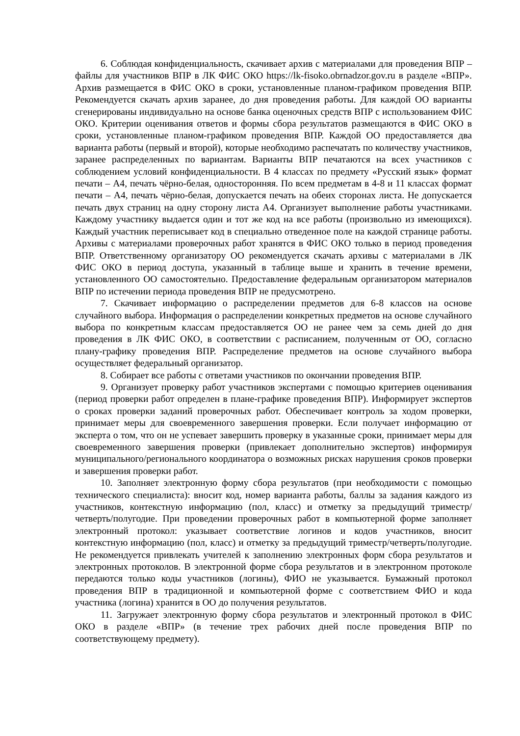6. Соблюдая конфиденциальность, скачивает архив с материалами для проведения ВПР – файлы для участников ВПР в ЛК ФИС ОКО https://lk-fisoko.obrnadzor.gov.ru в разделе «ВПР». Архив размещается в ФИС ОКО в сроки, установленные планом-графиком проведения ВПР. Рекомендуется скачать архив заранее, до дня проведения работы. Для каждой ОО варианты сгенерированы индивидуально на основе банка оценочных средств ВПР с использованием ФИС ОКО. Критерии оценивания ответов и формы сбора результатов размещаются в ФИС ОКО в сроки, установленные планом-графиком проведения ВПР. Каждой ОО предоставляется два варианта работы (первый и второй), которые необходимо распечатать по количеству участников, заранее распределенных по вариантам. Варианты ВПР печатаются на всех участников с соблюдением условий конфиденциальности. В 4 классах по предмету «Русский язык» формат печати – А4, печать чёрно-белая, односторонняя. По всем предметам в 4-8 и 11 классах формат печати – А4, печать чёрно-белая, допускается печать на обеих сторонах листа. Не допускается печать двух страниц на одну сторону листа А4. Организует выполнение работы участниками. Каждому участнику выдается один и тот же код на все работы (произвольно из имеющихся). Каждый участник переписывает код в специально отведенное поле на каждой странице работы. Архивы с материалами проверочных работ хранятся в ФИС ОКО только в период проведения ВПР. Ответственному организатору ОО рекомендуется скачать архивы с материалами в ЛК ФИС ОКО в период доступа, указанный в таблице выше и хранить в течение времени, установленного ОО самостоятельно. Предоставление федеральным организатором материалов ВПР по истечении периода проведения ВПР не предусмотрено.
7. Скачивает информацию о распределении предметов для 6-8 классов на основе случайного выбора. Информация о распределении конкретных предметов на основе случайного выбора по конкретным классам предоставляется ОО не ранее чем за семь дней до дня проведения в ЛК ФИС ОКО, в соответствии с расписанием, полученным от ОО, согласно плану-графику проведения ВПР. Распределение предметов на основе случайного выбора осуществляет федеральный организатор.
8. Собирает все работы с ответами участников по окончании проведения ВПР.
9. Организует проверку работ участников экспертами с помощью критериев оценивания (период проверки работ определен в плане-графике проведения ВПР). Информирует экспертов о сроках проверки заданий проверочных работ. Обеспечивает контроль за ходом проверки, принимает меры для своевременного завершения проверки. Если получает информацию от эксперта о том, что он не успевает завершить проверку в указанные сроки, принимает меры для своевременного завершения проверки (привлекает дополнительно экспертов) информируя муниципального/регионального координатора о возможных рисках нарушения сроков проверки и завершения проверки работ.
10. Заполняет электронную форму сбора результатов (при необходимости с помощью технического специалиста): вносит код, номер варианта работы, баллы за задания каждого из участников, контекстную информацию (пол, класс) и отметку за предыдущий триместр/четверть/полугодие. При проведении проверочных работ в компьютерной форме заполняет электронный протокол: указывает соответствие логинов и кодов участников, вносит контекстную информацию (пол, класс) и отметку за предыдущий триместр/четверть/полугодие. Не рекомендуется привлекать учителей к заполнению электронных форм сбора результатов и электронных протоколов. В электронной форме сбора результатов и в электронном протоколе передаются только коды участников (логины), ФИО не указывается. Бумажный протокол проведения ВПР в традиционной и компьютерной форме с соответствием ФИО и кода участника (логина) хранится в ОО до получения результатов.
11. Загружает электронную форму сбора результатов и электронный протокол в ФИС ОКО в разделе «ВПР» (в течение трех рабочих дней после проведения ВПР по соответствующему предмету).